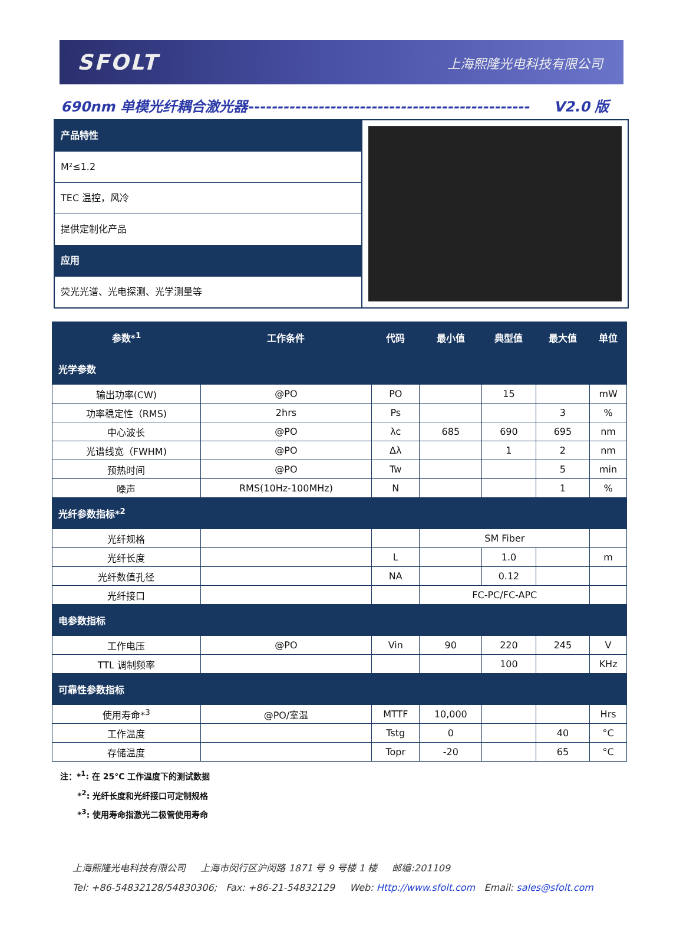SFOLT 上海熙隆光电科技有限公司
690nm 单模光纤耦合激光器------------------------------------------------ V2.0 版
产品特性
M²≤1.2
TEC 温控，风冷
提供定制化产品
应用
荧光光谱、光电探测、光学测量等
| 参数*<sup>1</sup> | 工作条件 | 代码 | 最小值 | 典型值 | 最大值 | 单位 |
| --- | --- | --- | --- | --- | --- | --- |
| 光学参数 | | | | | | |
| 输出功率(CW) | @PO | PO | | 15 | | mW |
| 功率稳定性（RMS) | 2hrs | Ps | | | 3 | % |
| 中心波长 | @PO | λc | 685 | 690 | 695 | nm |
| 光谱线宽（FWHM) | @PO | Δλ | | 1 | 2 | nm |
| 预热时间 | @PO | Tw | | | 5 | min |
| 噪声 | RMS(10Hz-100MHz) | N | | | 1 | % |
| 光纤参数指标*<sup>2</sup> | | | | | | |
| 光纤规格 | | | SM Fiber | | | |
| 光纤长度 | | L | | 1.0 | | m |
| 光纤数值孔径 | | NA | | 0.12 | | |
| 光纤接口 | | | FC-PC/FC-APC | | | |
| 电参数指标 | | | | | | |
| 工作电压 | @PO | Vin | 90 | 220 | 245 | V |
| TTL 调制频率 | | | | 100 | | KHz |
| 可靠性参数指标 | | | | | | |
| 使用寿命*<sup>3</sup> | @PO/室温 | MTTF | 10,000 | | | Hrs |
| 工作温度 | | Tstg | 0 | | 40 | °C |
| 存储温度 | | Topr | -20 | | 65 | °C |
注：*<sup>1</sup>: 在 25°C 工作温度下的测试数据
*<sup>2</sup>: 光纤长度和光纤接口可定制规格
*<sup>3</sup>: 使用寿命指激光二极管使用寿命
上海熙隆光电科技有限公司 上海市闵行区沪闵路 1871 号 9 号楼 1 楼 邮编:201109
Tel: +86-54832128/54830306; Fax: +86-21-54832129 Web: Http://www.sfolt.com Email: sales@sfolt.com